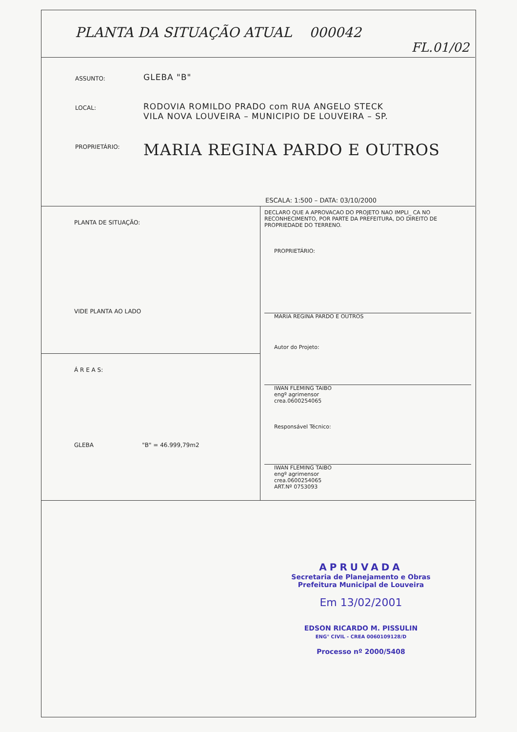PLANTA DA SITUAÇÃO ATUAL 000042
FL.01/02
ASSUNTO:
GLEBA "B"
LOCAL:
RODOVIA ROMILDO PRADO com RUA ANGELO STECK
VILA NOVA LOUVEIRA – MUNICIPIO DE LOUVEIRA – SP.
PROPRIETÁRIO:
MARIA REGINA PARDO E OUTROS
ESCALA: 1:500 – DATA: 03/10/2000
PLANTA DE SITUAÇÃO:
VIDE PLANTA AO LADO
Á R E A S:
GLEBA "B" = 46.999,79m2
DECLARO QUE A APROVACAO DO PROJETO NAO IMPLI_ CA NO RECONHECIMENTO, POR PARTE DA PREFEITURA, DO DIREITO DE PROPRIEDADE DO TERRENO.
PROPRIETÁRIO:
MARIA REGINA PARDO E OUTROS
Autor do Projeto:
IWAN FLEMING TAIBO
engº agrimensor
crea.0600254065
Responsável Técnico:
IWAN FLEMING TAIBO
engº agrimensor
crea.0600254065
ART.Nº 0753093
APRUVADA
Secretaria de Planejamento e Obras
Prefeitura Municipal de Louveira
Em 13/02/2001
EDSON RICARDO M. PISSULIN
ENG° CIVIL - CREA 0060109128/D
Processo nº 2000/5408